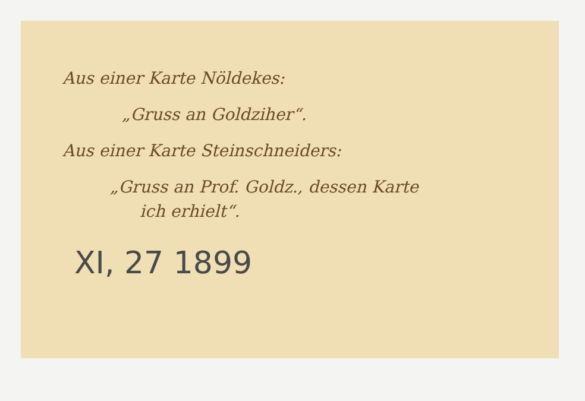Aus einer Karte Nöldekes:
„Gruss an Goldziher“.
Aus einer Karte Steinschneiders:
„Gruss an Prof. Goldz., dessen Karte
ich erhielt“.
XI, 27 1899